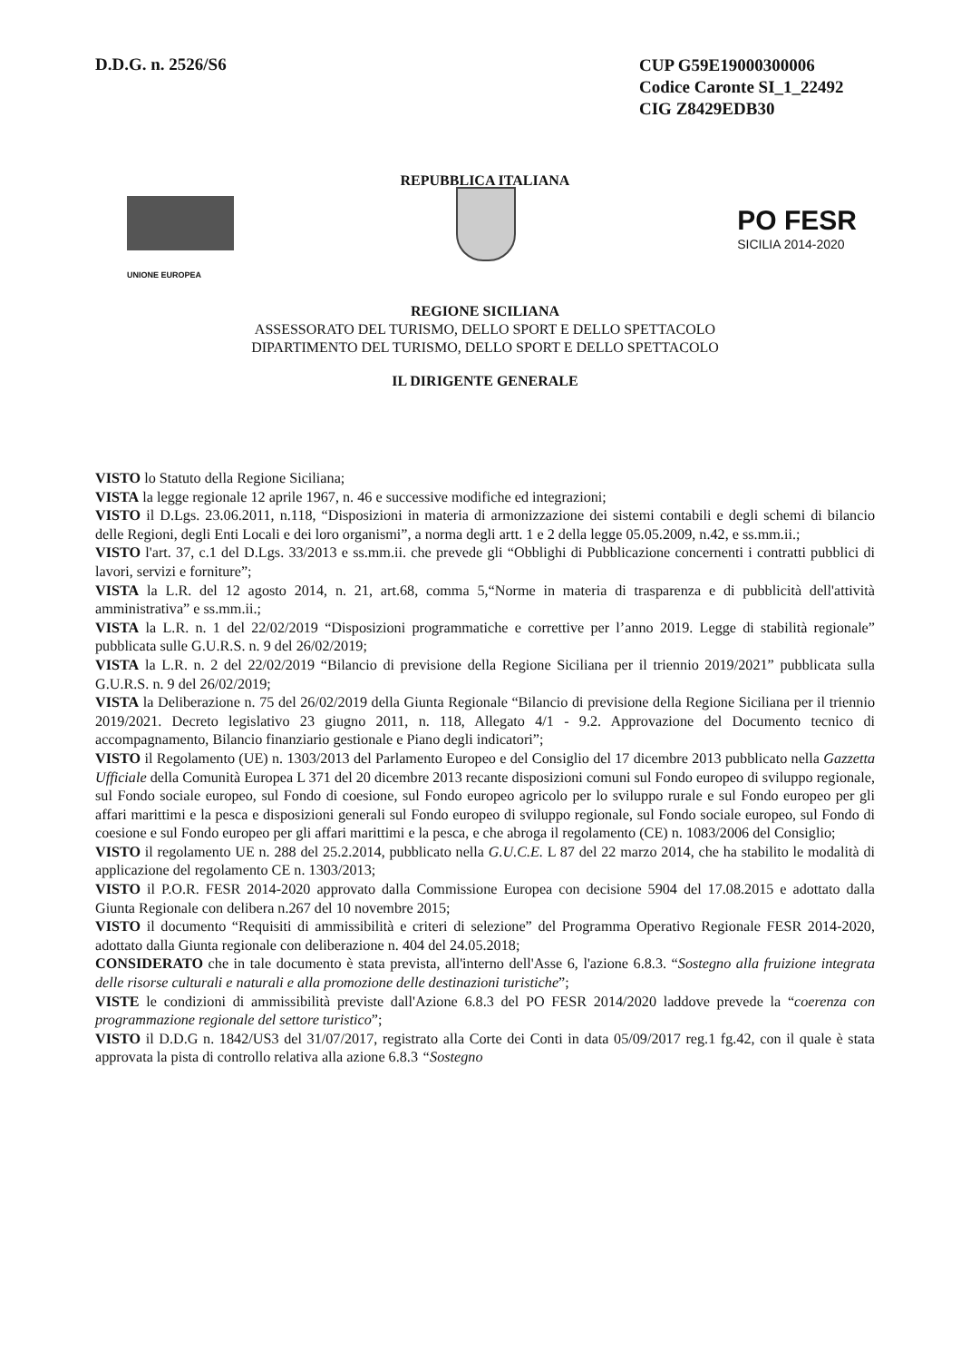D.D.G. n. 2526/S6
CUP G59E19000300006
Codice Caronte SI_1_22492
CIG Z8429EDB30
REPUBBLICA ITALIANA
UNIONE EUROPEA
PO FESR
SICILIA 2014-2020
REGIONE SICILIANA
ASSESSORATO DEL TURISMO, DELLO SPORT E DELLO SPETTACOLO
DIPARTIMENTO DEL TURISMO, DELLO SPORT E DELLO SPETTACOLO
IL DIRIGENTE GENERALE
VISTO lo Statuto della Regione Siciliana;
VISTA la legge regionale 12 aprile 1967, n. 46 e successive modifiche ed integrazioni;
VISTO il D.Lgs. 23.06.2011, n.118, “Disposizioni in materia di armonizzazione dei sistemi contabili e degli schemi di bilancio delle Regioni, degli Enti Locali e dei loro organismi”, a norma degli artt. 1 e 2 della legge 05.05.2009, n.42, e ss.mm.ii.;
VISTO l'art. 37, c.1 del D.Lgs. 33/2013 e ss.mm.ii. che prevede gli “Obblighi di Pubblicazione concernenti i contratti pubblici di lavori, servizi e forniture”;
VISTA la L.R. del 12 agosto 2014, n. 21, art.68, comma 5,“Norme in materia di trasparenza e di pubblicità dell'attività amministrativa” e ss.mm.ii.;
VISTA la L.R. n. 1 del 22/02/2019 “Disposizioni programmatiche e correttive per l’anno 2019. Legge di stabilità regionale” pubblicata sulle G.U.R.S. n. 9 del 26/02/2019;
VISTA la L.R. n. 2 del 22/02/2019 “Bilancio di previsione della Regione Siciliana per il triennio 2019/2021” pubblicata sulla G.U.R.S. n. 9 del 26/02/2019;
VISTA la Deliberazione n. 75 del 26/02/2019 della Giunta Regionale “Bilancio di previsione della Regione Siciliana per il triennio 2019/2021. Decreto legislativo 23 giugno 2011, n. 118, Allegato 4/1 - 9.2. Approvazione del Documento tecnico di accompagnamento, Bilancio finanziario gestionale e Piano degli indicatori”;
VISTO il Regolamento (UE) n. 1303/2013 del Parlamento Europeo e del Consiglio del 17 dicembre 2013 pubblicato nella Gazzetta Ufficiale della Comunità Europea L 371 del 20 dicembre 2013 recante disposizioni comuni sul Fondo europeo di sviluppo regionale, sul Fondo sociale europeo, sul Fondo di coesione, sul Fondo europeo agricolo per lo sviluppo rurale e sul Fondo europeo per gli affari marittimi e la pesca e disposizioni generali sul Fondo europeo di sviluppo regionale, sul Fondo sociale europeo, sul Fondo di coesione e sul Fondo europeo per gli affari marittimi e la pesca, e che abroga il regolamento (CE) n. 1083/2006 del Consiglio;
VISTO il regolamento UE n. 288 del 25.2.2014, pubblicato nella G.U.C.E. L 87 del 22 marzo 2014, che ha stabilito le modalità di applicazione del regolamento CE n. 1303/2013;
VISTO il P.O.R. FESR 2014-2020 approvato dalla Commissione Europea con decisione 5904 del 17.08.2015 e adottato dalla Giunta Regionale con delibera n.267 del 10 novembre 2015;
VISTO il documento “Requisiti di ammissibilità e criteri di selezione” del Programma Operativo Regionale FESR 2014-2020, adottato dalla Giunta regionale con deliberazione n. 404 del 24.05.2018;
CONSIDERATO che in tale documento è stata prevista, all'interno dell'Asse 6, l'azione 6.8.3. “Sostegno alla fruizione integrata delle risorse culturali e naturali e alla promozione delle destinazioni turistiche”;
VISTE le condizioni di ammissibilità previste dall'Azione 6.8.3 del PO FESR 2014/2020 laddove prevede la “coerenza con programmazione regionale del settore turistico”;
VISTO il D.D.G n. 1842/US3 del 31/07/2017, registrato alla Corte dei Conti in data 05/09/2017 reg.1 fg.42, con il quale è stata approvata la pista di controllo relativa alla azione 6.8.3 “Sostegno